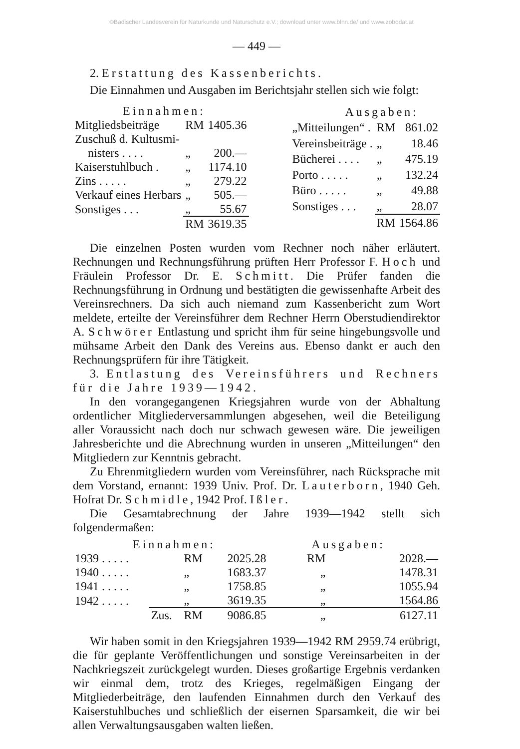©Badischer Landesverein für Naturkunde und Naturschutz e.V.; download unter www.blnn.de/ und www.zobodat.at
— 449 —
2. Erstattung des Kassenberichts.
Die Einnahmen und Ausgaben im Berichtsjahr stellen sich wie folgt:
| Einnahmen: | | |
| Mitgliedsbeiträge | RM | 1405.36 |
| Zuschuß d. Kultusmi- | | |
| nisters . . . . | „ | 200.— |
| Kaiserstuhlbuch . | „ | 1174.10 |
| Zins . . . . . | „ | 279.22 |
| Verkauf eines Herbars | „ | 505.— |
| Sonstiges . . . | „ | 55.67 |
| | RM | 3619.35 |
| Ausgaben: | | |
| „Mitteilungen“ . | RM | 861.02 |
| Vereinsbeiträge . | „ | 18.46 |
| Bücherei . . . . | „ | 475.19 |
| Porto . . . . . | „ | 132.24 |
| Büro . . . . . | „ | 49.88 |
| Sonstiges . . . | „ | 28.07 |
| | RM | 1564.86 |
Die einzelnen Posten wurden vom Rechner noch näher erläutert. Rechnungen und Rechnungsführung prüften Herr Professor F. Hoch und Fräulein Professor Dr. E. Schmitt. Die Prüfer fanden die Rechnungsführung in Ordnung und bestätigten die gewissenhafte Arbeit des Vereinsrechners. Da sich auch niemand zum Kassenbericht zum Wort meldete, erteilte der Vereinsführer dem Rechner Herrn Oberstudiendirektor A. Schwörer Entlastung und spricht ihm für seine hingebungsvolle und mühsame Arbeit den Dank des Vereins aus. Ebenso dankt er auch den Rechnungsprüfern für ihre Tätigkeit.
3. Entlastung des Vereinsführers und Rechners für die Jahre 1939—1942.
In den vorangegangenen Kriegsjahren wurde von der Abhaltung ordentlicher Mitgliederversammlungen abgesehen, weil die Beteiligung aller Voraussicht nach doch nur schwach gewesen wäre. Die jeweiligen Jahresberichte und die Abrechnung wurden in unseren „Mitteilungen“ den Mitgliedern zur Kenntnis gebracht.
Zu Ehrenmitgliedern wurden vom Vereinsführer, nach Rücksprache mit dem Vorstand, ernannt: 1939 Univ. Prof. Dr. Lauterborn, 1940 Geh. Hofrat Dr. Schmidle, 1942 Prof. Ißler.
Die Gesamtabrechnung der Jahre 1939—1942 stellt sich folgendermaßen:
| Einnahmen: | | | | Ausgaben: | |
| 1939 . . . . . | | RM | 2025.28 | RM | 2028.— |
| 1940 . . . . . | | „ | 1683.37 | „ | 1478.31 |
| 1941 . . . . . | | „ | 1758.85 | „ | 1055.94 |
| 1942 . . . . . | | „ | 3619.35 | „ | 1564.86 |
| | Zus. | RM | 9086.85 | „ | 6127.11 |
Wir haben somit in den Kriegsjahren 1939—1942 RM 2959.74 erübrigt, die für geplante Veröffentlichungen und sonstige Vereinsarbeiten in der Nachkriegszeit zurückgelegt wurden. Dieses großartige Ergebnis verdanken wir einmal dem, trotz des Krieges, regelmäßigen Eingang der Mitgliederbeiträge, den laufenden Einnahmen durch den Verkauf des Kaiserstuhlbuches und schließlich der eisernen Sparsamkeit, die wir bei allen Verwaltungsausgaben walten ließen.